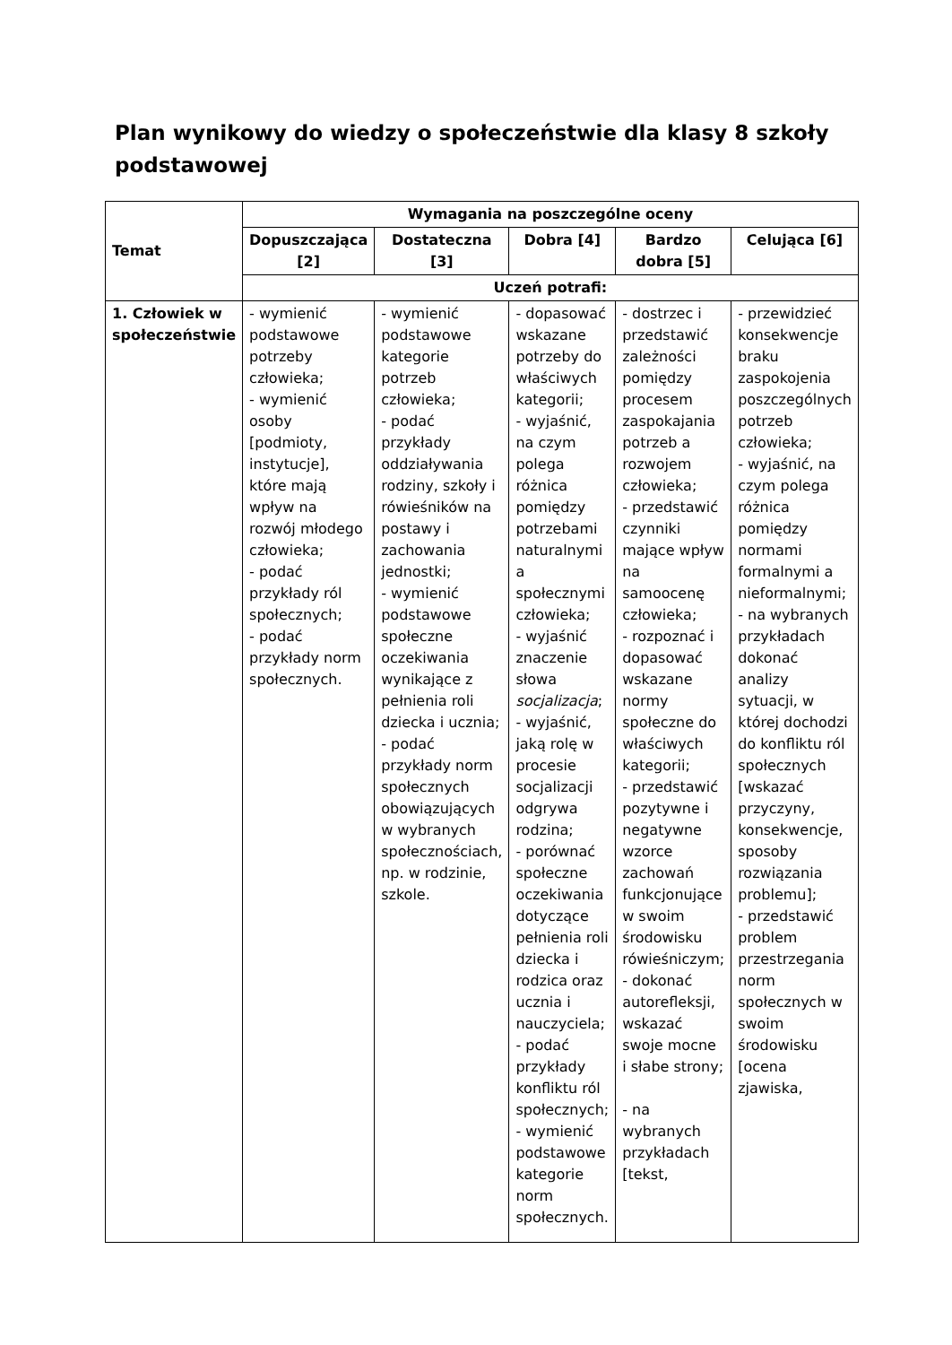Plan wynikowy do wiedzy o społeczeństwie dla klasy 8 szkoły podstawowej
| Temat | Wymagania na poszczególne oceny | | | | |
| --- | --- | --- | --- | --- | --- |
| | Dopuszczająca [2] | Dostateczna [3] | Dobra [4] | Bardzo dobra [5] | Celująca [6] |
| | Uczeń potrafi: | | | | |
| 1. Człowiek w społeczeństwie | - wymienić podstawowe potrzeby człowieka; - wymienić osoby [podmioty, instytucje], które mają wpływ na rozwój młodego człowieka; - podać przykłady ról społecznych; - podać przykłady norm społecznych. | - wymienić podstawowe kategorie potrzeb człowieka; - podać przykłady oddziaływania rodziny, szkoły i rówieśników na postawy i zachowania jednostki; - wymienić podstawowe społeczne oczekiwania wynikające z pełnienia roli dziecka i ucznia; - podać przykłady norm społecznych obowiązujących w wybranych społecznościach, np. w rodzinie, szkole. | - dopasować wskazane potrzeby do właściwych kategorii; - wyjaśnić, na czym polega różnica pomiędzy potrzebami naturalnymi a społecznymi człowieka; - wyjaśnić znaczenie słowa socjalizacja ; - wyjaśnić, jaką rolę w procesie socjalizacji odgrywa rodzina; - porównać społeczne oczekiwania dotyczące pełnienia roli dziecka i rodzica oraz ucznia i nauczyciela; - podać przykłady konfliktu ról społecznych; - wymienić podstawowe kategorie norm społecznych. | - dostrzec i przedstawić zależności pomiędzy procesem zaspokajania potrzeb a rozwojem człowieka; - przedstawić czynniki mające wpływ na samoocenę człowieka; - rozpoznać i dopasować wskazane normy społeczne do właściwych kategorii; - przedstawić pozytywne i negatywne wzorce zachowań funkcjonujące w swoim środowisku rówieśniczym; - dokonać autorefleksji, wskazać swoje mocne i słabe strony; - na wybranych przykładach [tekst, | - przewidzieć konsekwencje braku zaspokojenia poszczególnych potrzeb człowieka; - wyjaśnić, na czym polega różnica pomiędzy normami formalnymi a nieformalnymi; - na wybranych przykładach dokonać analizy sytuacji, w której dochodzi do konfliktu ról społecznych [wskazać przyczyny, konsekwencje, sposoby rozwiązania problemu]; - przedstawić problem przestrzegania norm społecznych w swoim środowisku [ocena zjawiska, |